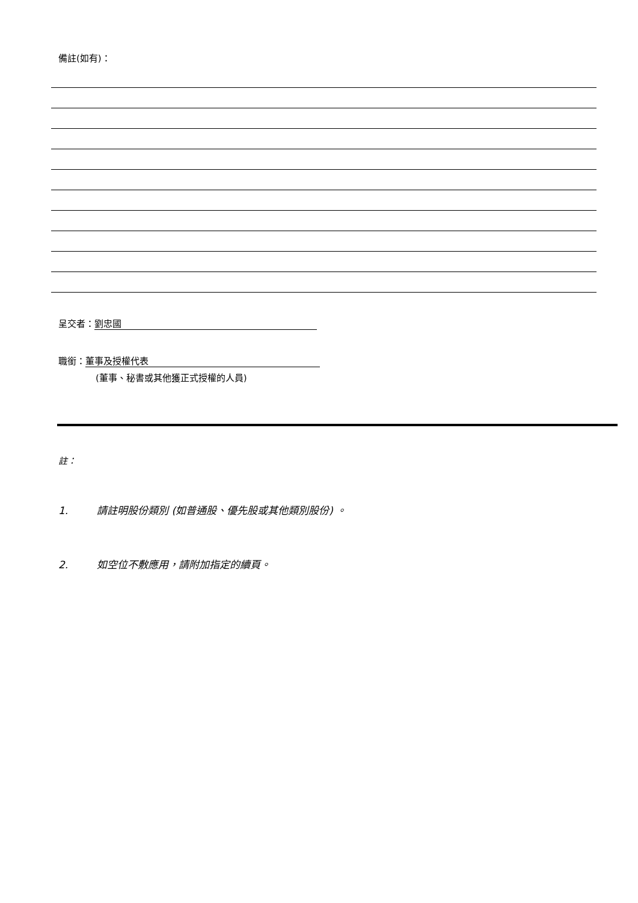備註(如有)：
呈交者： 劉忠國
職銜： 董事及授權代表
(董事、秘書或其他獲正式授權的人員)
註：
1. 請註明股份類別 (如普通股、優先股或其他類別股份) 。
2. 如空位不敷應用，請附加指定的續頁。